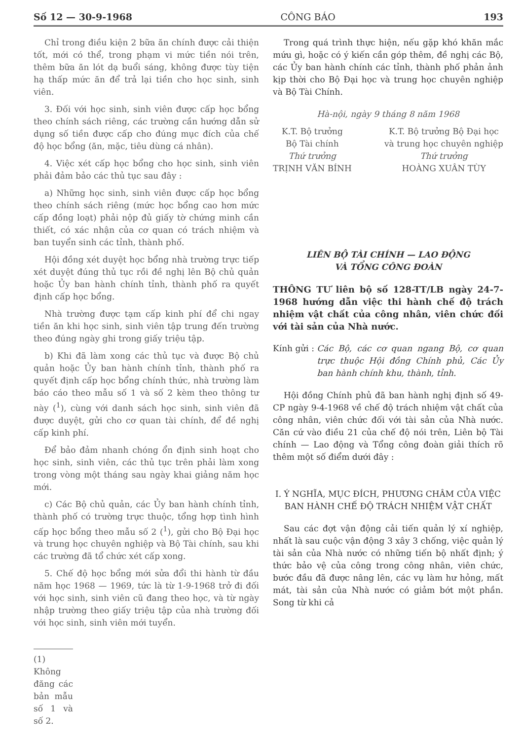Số 12 — 30-9-1968 CÔNG BÁO 193
Chỉ trong điều kiện 2 bữa ăn chính được cải thiện tốt, mới có thể, trong phạm vi mức tiền nói trên, thêm bữa ăn lót dạ buổi sáng, không được tùy tiện hạ thấp mức ăn để trả lại tiền cho học sinh, sinh viên.
3. Đối với học sinh, sinh viên được cấp học bổng theo chính sách riêng, các trường cần hướng dẫn sử dụng số tiền được cấp cho đúng mục đích của chế độ học bổng (ăn, mặc, tiêu dùng cá nhân).
4. Việc xét cấp học bổng cho học sinh, sinh viên phải đảm bảo các thủ tục sau đây :
a) Những học sinh, sinh viên được cấp học bổng theo chính sách riêng (mức học bổng cao hơn mức cấp đồng loạt) phải nộp đủ giấy tờ chứng minh cần thiết, có xác nhận của cơ quan có trách nhiệm và ban tuyển sinh các tỉnh, thành phố.
Hội đồng xét duyệt học bổng nhà trường trực tiếp xét duyệt đúng thủ tục rồi đề nghị lên Bộ chủ quản hoặc Ủy ban hành chính tỉnh, thành phố ra quyết định cấp học bổng.
Nhà trường được tạm cấp kinh phí để chi ngay tiền ăn khi học sinh, sinh viên tập trung đến trường theo đúng ngày ghi trong giấy triệu tập.
b) Khi đã làm xong các thủ tục và được Bộ chủ quản hoặc Ủy ban hành chính tỉnh, thành phố ra quyết định cấp học bổng chính thức, nhà trường làm báo cáo theo mẫu số 1 và số 2 kèm theo thông tư này (<sup>1</sup>), cùng với danh sách học sinh, sinh viên đã được duyệt, gửi cho cơ quan tài chính, để đề nghị cấp kinh phí.
Để bảo đảm nhanh chóng ổn định sinh hoạt cho học sinh, sinh viên, các thủ tục trên phải làm xong trong vòng một tháng sau ngày khai giảng năm học mới.
c) Các Bộ chủ quản, các Ủy ban hành chính tỉnh, thành phố có trường trực thuộc, tổng hợp tình hình cấp học bổng theo mẫu số 2 (<sup>1</sup>), gửi cho Bộ Đại học và trung học chuyên nghiệp và Bộ Tài chính, sau khi các trường đã tổ chức xét cấp xong.
5. Chế độ học bổng mới sửa đổi thi hành từ đầu năm học 1968 — 1969, tức là từ 1-9-1968 trở đi đối với học sinh, sinh viên cũ đang theo học, và từ ngày nhập trường theo giấy triệu tập của nhà trường đối với học sinh, sinh viên mới tuyển.
(1) Không đăng các bản mẫu số 1 và số 2.
Trong quá trình thực hiện, nếu gặp khó khăn mắc mứu gì, hoặc có ý kiến cần góp thêm, đề nghị các Bộ, các Ủy ban hành chính các tỉnh, thành phố phản ảnh kịp thời cho Bộ Đại học và trung học chuyên nghiệp và Bộ Tài Chính.
Hà-nội, ngày 9 tháng 8 năm 1968
K.T. Bộ trưởng
Bộ Tài chính
Thứ trưởng
TRỊNH VĂN BÍNH
K.T. Bộ trưởng Bộ Đại học
và trung học chuyên nghiệp
Thứ trưởng
HOÀNG XUÂN TÙY
LIÊN BỘ TÀI CHÍNH — LAO ĐỘNG
VÀ TỔNG CÔNG ĐOÀN
THÔNG TƯ liên bộ số 128-TT/LB ngày 24-7-1968 hướng dẫn việc thi hành chế độ trách nhiệm vật chất của công nhân, viên chức đối với tài sản của Nhà nước.
Kính gửi : Các Bộ, các cơ quan ngang Bộ, cơ quan trực thuộc Hội đồng Chính phủ, Các Ủy ban hành chính khu, thành, tỉnh.
Hội đồng Chính phủ đã ban hành nghị định số 49-CP ngày 9-4-1968 về chế độ trách nhiệm vật chất của công nhân, viên chức đối với tài sản của Nhà nước. Căn cứ vào điều 21 của chế độ nói trên, Liên bộ Tài chính — Lao động và Tổng công đoàn giải thích rõ thêm một số điểm dưới đây :
I. Ý NGHĨA, MỤC ĐÍCH, PHƯƠNG CHÂM CỦA VIỆC BAN HÀNH CHẾ ĐỘ TRÁCH NHIỆM VẬT CHẤT
Sau các đợt vận động cải tiến quản lý xí nghiệp, nhất là sau cuộc vận động 3 xây 3 chống, việc quản lý tài sản của Nhà nước có những tiến bộ nhất định; ý thức bảo vệ của công trong công nhân, viên chức, bước đầu đã được nâng lên, các vụ làm hư hỏng, mất mát, tài sản của Nhà nước có giảm bớt một phần. Song từ khi cả